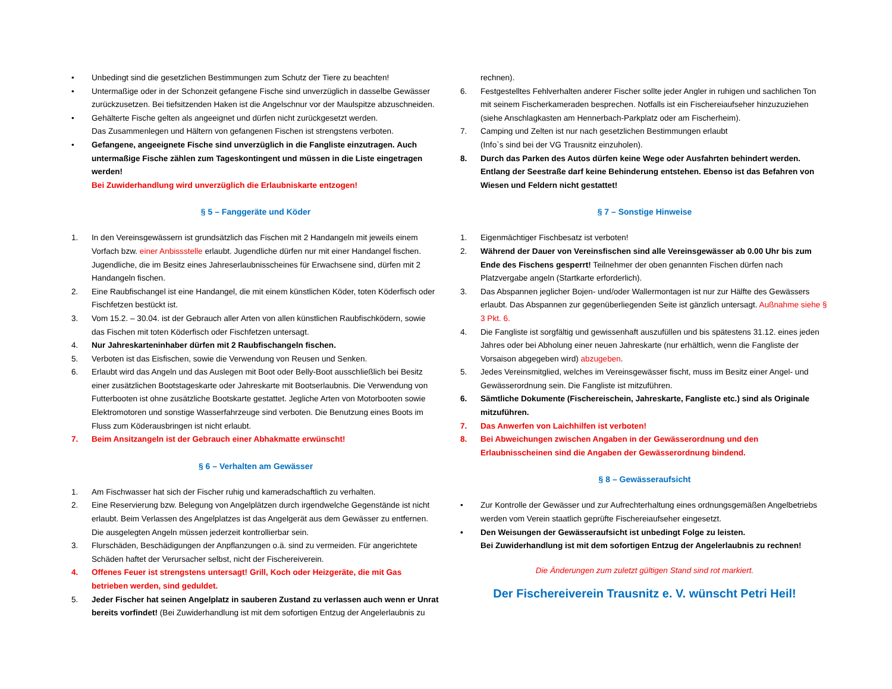• Unbedingt sind die gesetzlichen Bestimmungen zum Schutz der Tiere zu beachten!
• Untermaßige oder in der Schonzeit gefangene Fische sind unverzüglich in dasselbe Gewässer zurückzusetzen. Bei tiefsitzenden Haken ist die Angelschnur vor der Maulspitze abzuschneiden.
• Gehälterte Fische gelten als angeeignet und dürfen nicht zurückgesetzt werden.
Das Zusammenlegen und Hältern von gefangenen Fischen ist strengstens verboten.
• Gefangene, angeeignete Fische sind unverzüglich in die Fangliste einzutragen. Auch untermaßige Fische zählen zum Tageskontingent und müssen in die Liste eingetragen werden!
Bei Zuwiderhandlung wird unverzüglich die Erlaubniskarte entzogen!
§ 5 – Fanggeräte und Köder
1. In den Vereinsgewässern ist grundsätzlich das Fischen mit 2 Handangeln mit jeweils einem Vorfach bzw. einer Anbissstelle erlaubt. Jugendliche dürfen nur mit einer Handangel fischen. Jugendliche, die im Besitz eines Jahreserlaubnisscheines für Erwachsene sind, dürfen mit 2 Handangeln fischen.
2. Eine Raubfischangel ist eine Handangel, die mit einem künstlichen Köder, toten Köderfisch oder Fischfetzen bestückt ist.
3. Vom 15.2. – 30.04. ist der Gebrauch aller Arten von allen künstlichen Raubfischködern, sowie das Fischen mit toten Köderfisch oder Fischfetzen untersagt.
4. Nur Jahreskarteninhaber dürfen mit 2 Raubfischangeln fischen.
5. Verboten ist das Eisfischen, sowie die Verwendung von Reusen und Senken.
6. Erlaubt wird das Angeln und das Auslegen mit Boot oder Belly-Boot ausschließlich bei Besitz einer zusätzlichen Bootstageskarte oder Jahreskarte mit Bootserlaubnis. Die Verwendung von Futterbooten ist ohne zusätzliche Bootskarte gestattet. Jegliche Arten von Motorbooten sowie Elektromotoren und sonstige Wasserfahrzeuge sind verboten. Die Benutzung eines Boots im Fluss zum Köderausbringen ist nicht erlaubt.
7. Beim Ansitzangeln ist der Gebrauch einer Abhakmatte erwünscht!
§ 6 – Verhalten am Gewässer
1. Am Fischwasser hat sich der Fischer ruhig und kameradschaftlich zu verhalten.
2. Eine Reservierung bzw. Belegung von Angelplätzen durch irgendwelche Gegenstände ist nicht erlaubt. Beim Verlassen des Angelplatzes ist das Angelgerät aus dem Gewässer zu entfernen. Die ausgelegten Angeln müssen jederzeit kontrollierbar sein.
3. Flurschäden, Beschädigungen der Anpflanzungen o.ä. sind zu vermeiden. Für angerichtete Schäden haftet der Verursacher selbst, nicht der Fischereiverein.
4. Offenes Feuer ist strengstens untersagt! Grill, Koch oder Heizgeräte, die mit Gas betrieben werden, sind geduldet.
5. Jeder Fischer hat seinen Angelplatz in sauberen Zustand zu verlassen auch wenn er Unrat bereits vorfindet! (Bei Zuwiderhandlung ist mit dem sofortigen Entzug der Angelerlaubnis zu
rechnen).
6. Festgestelltes Fehlverhalten anderer Fischer sollte jeder Angler in ruhigen und sachlichen Ton mit seinem Fischerkameraden besprechen. Notfalls ist ein Fischereiaufseher hinzuzuziehen (siehe Anschlagkasten am Hennerbach-Parkplatz oder am Fischerheim).
7. Camping und Zelten ist nur nach gesetzlichen Bestimmungen erlaubt
(Info`s sind bei der VG Trausnitz einzuholen).
8. Durch das Parken des Autos dürfen keine Wege oder Ausfahrten behindert werden. Entlang der Seestraße darf keine Behinderung entstehen. Ebenso ist das Befahren von Wiesen und Feldern nicht gestattet!
§ 7 – Sonstige Hinweise
1. Eigenmächtiger Fischbesatz ist verboten!
2. Während der Dauer von Vereinsfischen sind alle Vereinsgewässer ab 0.00 Uhr bis zum Ende des Fischens gesperrt! Teilnehmer der oben genannten Fischen dürfen nach Platzvergabe angeln (Startkarte erforderlich).
3. Das Abspannen jeglicher Bojen- und/oder Wallermontagen ist nur zur Hälfte des Gewässers erlaubt. Das Abspannen zur gegenüberliegenden Seite ist gänzlich untersagt. Außnahme siehe § 3 Pkt. 6.
4. Die Fangliste ist sorgfältig und gewissenhaft auszufüllen und bis spätestens 31.12. eines jeden Jahres oder bei Abholung einer neuen Jahreskarte (nur erhältlich, wenn die Fangliste der Vorsaison abgegeben wird) abzugeben.
5. Jedes Vereinsmitglied, welches im Vereinsgewässer fischt, muss im Besitz einer Angel- und Gewässerordnung sein. Die Fangliste ist mitzuführen.
6. Sämtliche Dokumente (Fischereischein, Jahreskarte, Fangliste etc.) sind als Originale mitzuführen.
7. Das Anwerfen von Laichhilfen ist verboten!
8. Bei Abweichungen zwischen Angaben in der Gewässerordnung und den Erlaubnisscheinen sind die Angaben der Gewässerordnung bindend.
§ 8 – Gewässeraufsicht
• Zur Kontrolle der Gewässer und zur Aufrechterhaltung eines ordnungsgemäßen Angelbetriebs werden vom Verein staatlich geprüfte Fischereiaufseher eingesetzt.
• Den Weisungen der Gewässeraufsicht ist unbedingt Folge zu leisten.
Bei Zuwiderhandlung ist mit dem sofortigen Entzug der Angelerlaubnis zu rechnen!
Die Änderungen zum zuletzt gültigen Stand sind rot markiert.
Der Fischereiverein Trausnitz e. V. wünscht Petri Heil!